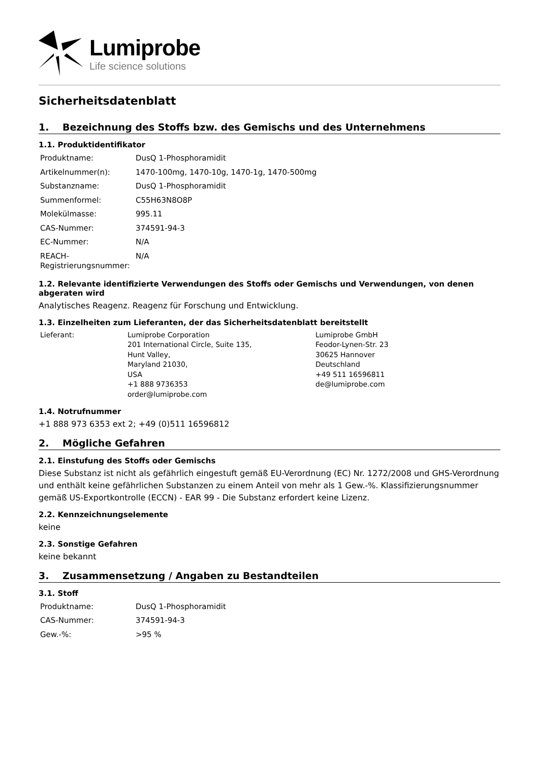Lumiprobe
Life science solutions
Sicherheitsdatenblatt
1. Bezeichnung des Stoffs bzw. des Gemischs und des Unternehmens
1.1. Produktidentifikator
| Produktname: | DusQ 1-Phosphoramidit |
| Artikelnummer(n): | 1470-100mg, 1470-10g, 1470-1g, 1470-500mg |
| Substanzname: | DusQ 1-Phosphoramidit |
| Summenformel: | C55H63N8O8P |
| Molekülmasse: | 995.11 |
| CAS-Nummer: | 374591-94-3 |
| EC-Nummer: | N/A |
| REACH-Registrierungsnummer: | N/A |
1.2. Relevante identifizierte Verwendungen des Stoffs oder Gemischs und Verwendungen, von denen abgeraten wird
Analytisches Reagenz. Reagenz für Forschung und Entwicklung.
1.3. Einzelheiten zum Lieferanten, der das Sicherheitsdatenblatt bereitstellt
| Lieferant: | Lumiprobe Corporation 201 International Circle, Suite 135, Hunt Valley, Maryland 21030, USA +1 888 9736353 order@lumiprobe.com | Lumiprobe GmbH Feodor-Lynen-Str. 23 30625 Hannover Deutschland +49 511 16596811 de@lumiprobe.com |
1.4. Notrufnummer
+1 888 973 6353 ext 2; +49 (0)511 16596812
2. Mögliche Gefahren
2.1. Einstufung des Stoffs oder Gemischs
Diese Substanz ist nicht als gefährlich eingestuft gemäß EU-Verordnung (EC) Nr. 1272/2008 und GHS-Verordnung und enthält keine gefährlichen Substanzen zu einem Anteil von mehr als 1 Gew.-%. Klassifizierungsnummer gemäß US-Exportkontrolle (ECCN) - EAR 99 - Die Substanz erfordert keine Lizenz.
2.2. Kennzeichnungselemente
keine
2.3. Sonstige Gefahren
keine bekannt
3. Zusammensetzung / Angaben zu Bestandteilen
3.1. Stoff
| Produktname: | DusQ 1-Phosphoramidit |
| CAS-Nummer: | 374591-94-3 |
| Gew.-%: | >95 % |